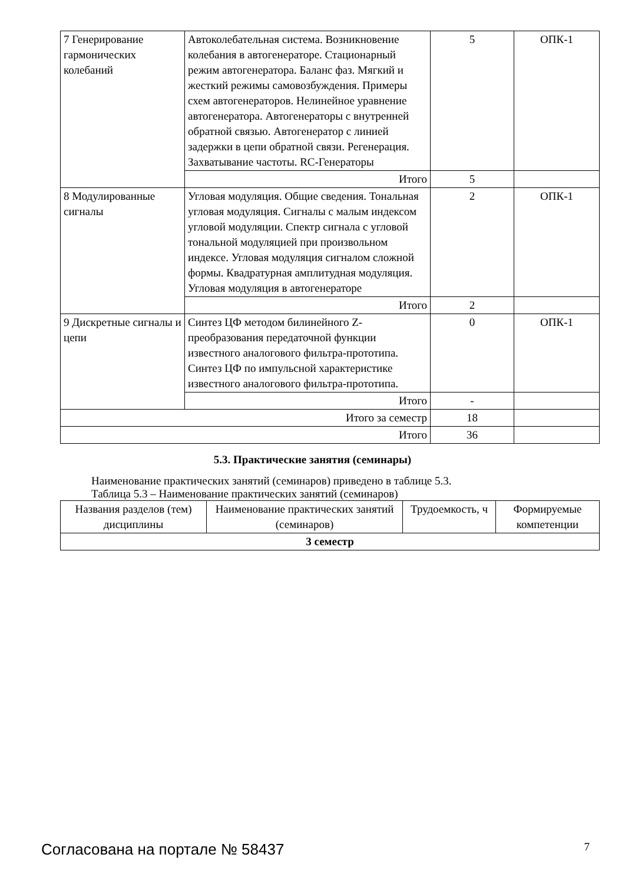| 7 Генерирование гармонических колебаний | Автоколебательная система. Возникновение колебания в автогенераторе. Стационарный режим автогенератора. Баланс фаз. Мягкий и жесткий режимы самовозбуждения. Примеры схем автогенераторов. Нелинейное уравнение автогенератора. Автогенераторы с внутренней обратной связью. Автогенератор с линией задержки в цепи обратной связи. Регенерация. Захватывание частоты. RC-Генераторы | 5 | ОПК-1 |
| | Итого | 5 | |
| 8 Модулированные сигналы | Угловая модуляция. Общие сведения. Тональная угловая модуляция. Сигналы с малым индексом угловой модуляции. Спектр сигнала с угловой тональной модуляцией при произвольном индексе. Угловая модуляция сигналом сложной формы. Квадратурная амплитудная модуляция. Угловая модуляция в автогенераторе | 2 | ОПК-1 |
| | Итого | 2 | |
| 9 Дискретные сигналы и цепи | Синтез ЦФ методом билинейного Z-преобразования передаточной функции известного аналогового фильтра-прототипа. Синтез ЦФ по импульсной характеристике известного аналогового фильтра-прототипа. | 0 | ОПК-1 |
| | Итого | - | |
| Итого за семестр | | 18 | |
| Итого | | 36 | |
5.3. Практические занятия (семинары)
Наименование практических занятий (семинаров) приведено в таблице 5.3.
Таблица 5.3 – Наименование практических занятий (семинаров)
| Названия разделов (тем) дисциплины | Наименование практических занятий (семинаров) | Трудоемкость, ч | Формируемые компетенции |
| --- | --- | --- | --- |
| 3 семестр | | | |
Согласована на портале № 58437 7